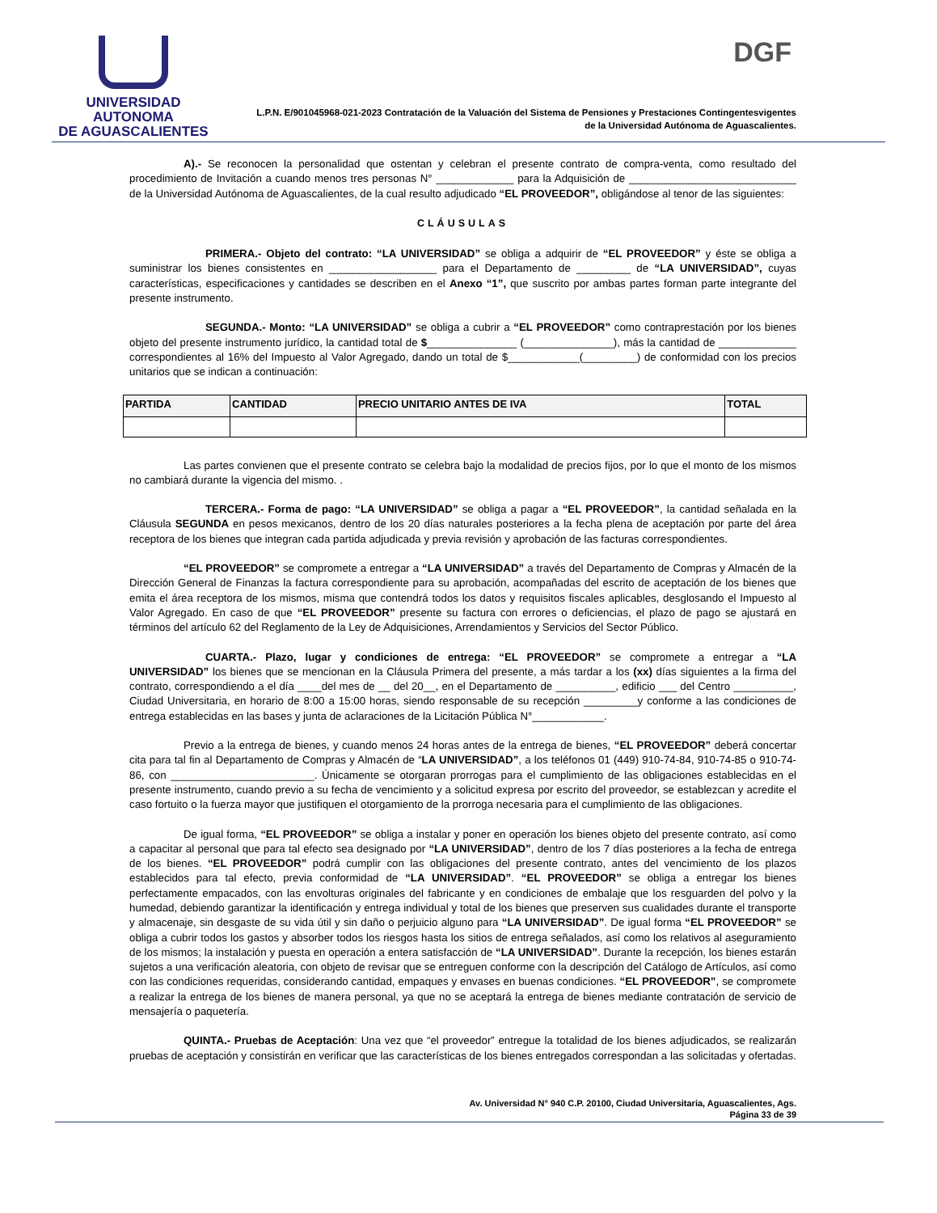UNIVERSIDAD AUTONOMA
DE AGUASCALIENTES
DGF
L.P.N. E/901045968-021-2023 Contratación de la Valuación del Sistema de Pensiones y Prestaciones Contingentesvigentes
de la Universidad Autónoma de Aguascalientes.
A).- Se reconocen la personalidad que ostentan y celebran el presente contrato de compra-venta, como resultado del procedimiento de Invitación a cuando menos tres personas N° _____________ para la Adquisición de ____________________________ de la Universidad Autónoma de Aguascalientes, de la cual resulto adjudicado “EL PROVEEDOR”, obligándose al tenor de las siguientes:
CLÁUSULAS
PRIMERA.- Objeto del contrato: “LA UNIVERSIDAD” se obliga a adquirir de “EL PROVEEDOR” y éste se obliga a suministrar los bienes consistentes en __________________ para el Departamento de _________ de “LA UNIVERSIDAD”, cuyas características, especificaciones y cantidades se describen en el Anexo “1”, que suscrito por ambas partes forman parte integrante del presente instrumento.
SEGUNDA.- Monto: “LA UNIVERSIDAD” se obliga a cubrir a “EL PROVEEDOR” como contraprestación por los bienes objeto del presente instrumento jurídico, la cantidad total de $_______________ (_______________), más la cantidad de _____________ correspondientes al 16% del Impuesto al Valor Agregado, dando un total de $____________(_________) de conformidad con los precios unitarios que se indican a continuación:
| PARTIDA | CANTIDAD | PRECIO UNITARIO ANTES DE IVA | TOTAL |
| --- | --- | --- | --- |
Las partes convienen que el presente contrato se celebra bajo la modalidad de precios fijos, por lo que el monto de los mismos no cambiará durante la vigencia del mismo. .
TERCERA.- Forma de pago: “LA UNIVERSIDAD” se obliga a pagar a “EL PROVEEDOR”, la cantidad señalada en la Cláusula SEGUNDA en pesos mexicanos, dentro de los 20 días naturales posteriores a la fecha plena de aceptación por parte del área receptora de los bienes que integran cada partida adjudicada y previa revisión y aprobación de las facturas correspondientes.
“EL PROVEEDOR” se compromete a entregar a “LA UNIVERSIDAD” a través del Departamento de Compras y Almacén de la Dirección General de Finanzas la factura correspondiente para su aprobación, acompañadas del escrito de aceptación de los bienes que emita el área receptora de los mismos, misma que contendrá todos los datos y requisitos fiscales aplicables, desglosando el Impuesto al Valor Agregado. En caso de que “EL PROVEEDOR” presente su factura con errores o deficiencias, el plazo de pago se ajustará en términos del artículo 62 del Reglamento de la Ley de Adquisiciones, Arrendamientos y Servicios del Sector Público.
CUARTA.- Plazo, lugar y condiciones de entrega: “EL PROVEEDOR” se compromete a entregar a “LA UNIVERSIDAD” los bienes que se mencionan en la Cláusula Primera del presente, a más tardar a los (xx) días siguientes a la firma del contrato, correspondiendo a el día ____del mes de __ del 20__, en el Departamento de __________, edificio ___ del Centro __________, Ciudad Universitaria, en horario de 8:00 a 15:00 horas, siendo responsable de su recepción _________y conforme a las condiciones de entrega establecidas en las bases y junta de aclaraciones de la Licitación Pública N°____________.
Previo a la entrega de bienes, y cuando menos 24 horas antes de la entrega de bienes, “EL PROVEEDOR” deberá concertar cita para tal fin al Departamento de Compras y Almacén de “LA UNIVERSIDAD”, a los teléfonos 01 (449) 910-74-84, 910-74-85 o 910-74-86, con ________________________. Únicamente se otorgaran prorrogas para el cumplimiento de las obligaciones establecidas en el presente instrumento, cuando previo a su fecha de vencimiento y a solicitud expresa por escrito del proveedor, se establezcan y acredite el caso fortuito o la fuerza mayor que justifiquen el otorgamiento de la prorroga necesaria para el cumplimiento de las obligaciones.
De igual forma, “EL PROVEEDOR” se obliga a instalar y poner en operación los bienes objeto del presente contrato, así como a capacitar al personal que para tal efecto sea designado por “LA UNIVERSIDAD”, dentro de los 7 días posteriores a la fecha de entrega de los bienes. “EL PROVEEDOR” podrá cumplir con las obligaciones del presente contrato, antes del vencimiento de los plazos establecidos para tal efecto, previa conformidad de “LA UNIVERSIDAD”. “EL PROVEEDOR” se obliga a entregar los bienes perfectamente empacados, con las envolturas originales del fabricante y en condiciones de embalaje que los resguarden del polvo y la humedad, debiendo garantizar la identificación y entrega individual y total de los bienes que preserven sus cualidades durante el transporte y almacenaje, sin desgaste de su vida útil y sin daño o perjuicio alguno para “LA UNIVERSIDAD”. De igual forma “EL PROVEEDOR” se obliga a cubrir todos los gastos y absorber todos los riesgos hasta los sitios de entrega señalados, así como los relativos al aseguramiento de los mismos; la instalación y puesta en operación a entera satisfacción de “LA UNIVERSIDAD”. Durante la recepción, los bienes estarán sujetos a una verificación aleatoria, con objeto de revisar que se entreguen conforme con la descripción del Catálogo de Artículos, así como con las condiciones requeridas, considerando cantidad, empaques y envases en buenas condiciones. “EL PROVEEDOR”, se compromete a realizar la entrega de los bienes de manera personal, ya que no se aceptará la entrega de bienes mediante contratación de servicio de mensajería o paquetería.
QUINTA.- Pruebas de Aceptación: Una vez que “el proveedor” entregue la totalidad de los bienes adjudicados, se realizarán pruebas de aceptación y consistirán en verificar que las características de los bienes entregados correspondan a las solicitadas y ofertadas.
Av. Universidad N° 940 C.P. 20100, Ciudad Universitaria, Aguascalientes, Ags.
Página 33 de 39